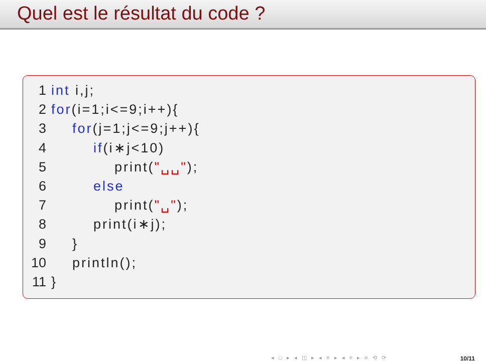Quel est le résultat du code ?
1 int i,j; 2 for(i=1;i<=9;i++){ 3 for(j=1;j<=9;j++){ 4 if(i∗j<10) 5 print("␣␣"); 6 else 7 print("␣"); 8 print(i∗j); 9 } 10 println(); 11 }
◂ □ ▸ ◂ ◫ ▸ ◂ ≡ ▸ ◂ ≡ ▸ ≡ ⟲ ⟳ 10/11